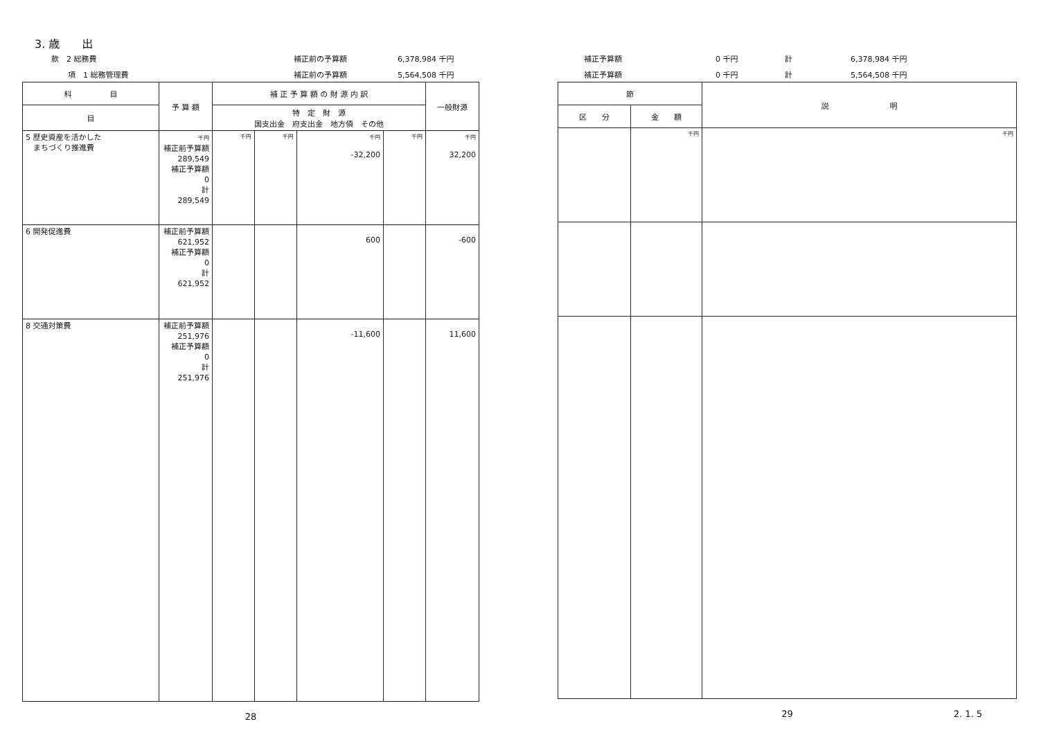3. 歳　　出
款　2 総務費 補正前の予算額 6,378,984 千円
項　1 総務管理費 補正前の予算額 5,564,508 千円
| 科 目 | 予 算 額 | 補 正 予 算 額 の 財 源 内 訳 | | | | 一般財源 |
| --- | --- | --- | --- | --- | --- | --- |
| 目 | | 特 定 財 源 国支出金 府支出金 地方債 その他 | | | | |
| 5 歴史資産を活かした まちづくり推進費 | 千円 補正前予算額 289,549 補正予算額 0 計 289,549 | 千円 | 千円 | 千円 -32,200 | 千円 | 千円 32,200 |
| 6 開発促進費 | 補正前予算額 621,952 補正予算額 0 計 621,952 | | | 600 | | -600 |
| 8 交通対策費 | 補正前予算額 251,976 補正予算額 0 計 251,976 | | | -11,600 | | 11,600 |
28
補正予算額 0 千円 計 6,378,984 千円
補正予算額 0 千円 計 5,564,508 千円
| 節 | | 説 明 |
| --- | --- | --- |
| 区 分 | 金 額 | |
| | 千円 | 千円 |
29 2. 1. 5